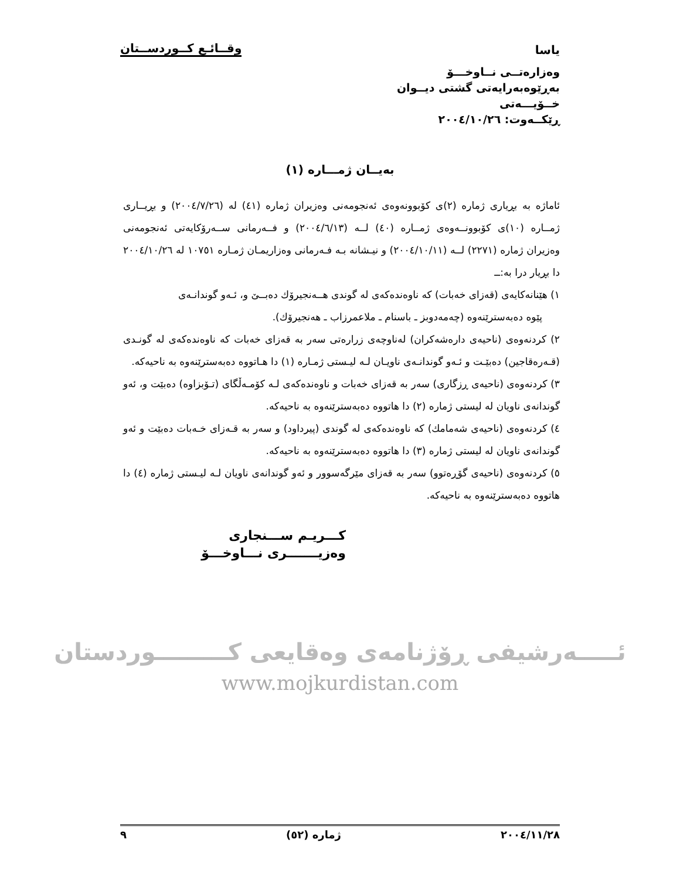یاسا وقــائـع کــوردســتان
وەزارەتــی نــاوخـــۆ
بەڕێوەبەرایەتی گشتی دیــوان
خــۆیـــەتی
ڕێکــەوت: ٢٠٠٤/١٠/٢٦
بەیــان ژمـــارە (١)
ئاماژە بە بڕیاری ژمارە (٢)ی کۆبوونەوەی ئەنجومەنی وەزیران ژمارە (٤١) لە (٢٠٠٤/٧/٢٦) و بڕیــاری ژمــارە (١٠)ی کۆبوونــەوەی ژمــارە (٤٠) لــە (٢٠٠٤/٦/١٣) و فــەرمانی ســەرۆکایەتی ئەنجومەنی وەزیران ژمارە (٢٢٧١) لــە (٢٠٠٤/١٠/١١) و نیـشانە بـە فـەرمانی وەزاریمـان ژمـارە ١٠٧٥١ لە ٢٠٠٤/١٠/٢٦ دا بڕیار درا بە:ــ
١) هێنانەکایەی (قەزای خەبات) کە ناوەندەکەی لە گوندی هــەنجیرۆك دەبــێ و، ئـەو گوندانـەی
پێوە دەبەسترێنەوە (چەمەدوبز ـ باسنام ـ ملاعمرزاب ـ هەنجیرۆك).
٢) کردنەوەی (ناحیەی دارەشەکران) لەناوچەی زرارەتی سەر بە قەزای خەبات کە ناوەندەکەی لە گونـدی (قـەرەقاجین) دەبێـت و ئـەو گوندانـەی ناویـان لـە لیـستی ژمـارە (١) دا هـاتووە دەبەسترێنەوە بە ناحیەکە.
٣) کردنەوەی (ناحیەی ڕزگاری) سەر بە قەزای خەبات و ناوەندەکەی لـە کۆمـەڵگای (تـۆبزاوە) دەبێت و، ئەو گوندانەی ناویان لە لیستی ژمارە (٢) دا هاتووە دەبەسترێنەوە بە ناحیەکە.
٤) کردنەوەی (ناحیەی شەمامك) کە ناوەندەکەی لە گوندی (پیرداود) و سەر بە قـەزای خـەبات دەبێت و ئەو گوندانەی ناویان لە لیستی ژمارە (٣) دا هاتووە دەبەسترێنەوە بە ناحیەکە.
٥) کردنەوەی (ناحیەی گۆڕەتوو) سەر بە قەزای مێرگەسوور و ئەو گوندانەی ناویان لـە لیـستی ژمارە (٤) دا هاتووە دەبەسترێنەوە بە ناحیەکە.
کـــریـم ســـنجاری
وەزیـــــــری نـــاوخـــۆ
ئـــــەرشیفی ڕۆژنامەی وەقایعی کـــــــــوردستان
www.mojkurdistan.com
٢٠٠٤/١١/٢٨ ژمارە (٥٢) ٩